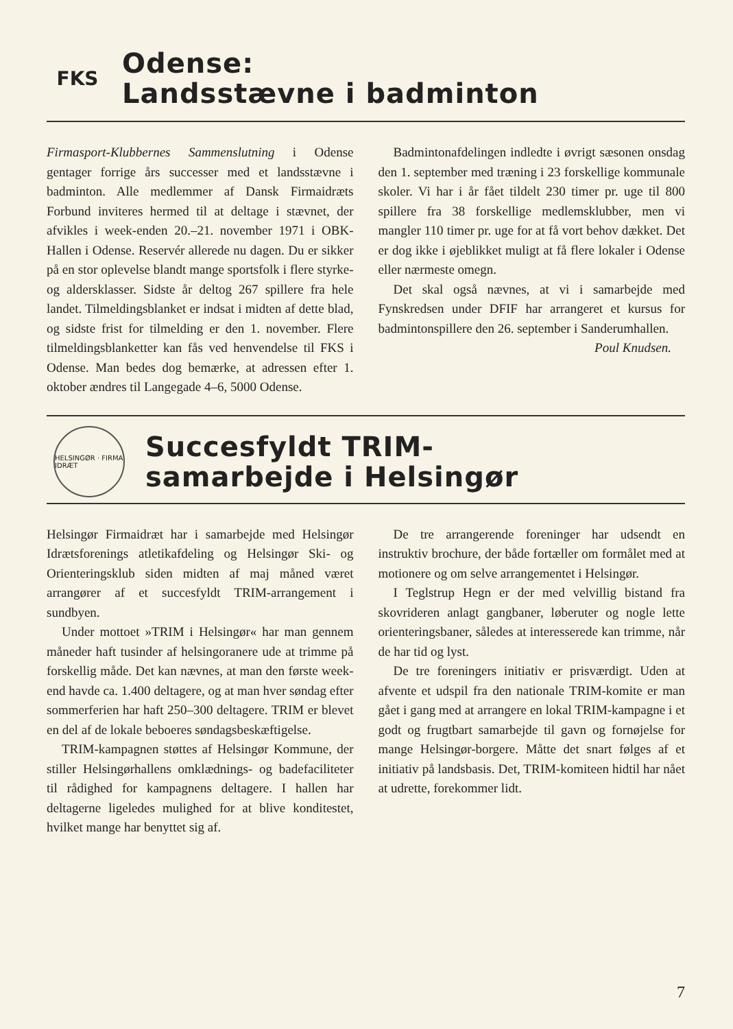FKS
Odense:
Landsstævne i badminton
Firmasport-Klubbernes Sammenslutning i Odense gentager forrige års successer med et landsstævne i badminton. Alle medlemmer af Dansk Firmaidræts Forbund inviteres hermed til at deltage i stævnet, der afvikles i week-enden 20.–21. november 1971 i OBK-Hallen i Odense. Reservér allerede nu dagen. Du er sikker på en stor oplevelse blandt mange sportsfolk i flere styrke- og aldersklasser. Sidste år deltog 267 spillere fra hele landet. Tilmeldingsblanket er indsat i midten af dette blad, og sidste frist for tilmelding er den 1. november. Flere tilmeldingsblanketter kan fås ved henvendelse til FKS i Odense. Man bedes dog bemærke, at adressen efter 1. oktober ændres til Langegade 4–6, 5000 Odense.
Badmintonafdelingen indledte i øvrigt sæsonen onsdag den 1. september med træning i 23 forskellige kommunale skoler. Vi har i år fået tildelt 230 timer pr. uge til 800 spillere fra 38 forskellige medlemsklubber, men vi mangler 110 timer pr. uge for at få vort behov dækket. Det er dog ikke i øjeblikket muligt at få flere lokaler i Odense eller nærmeste omegn.
Det skal også nævnes, at vi i samarbejde med Fynskredsen under DFIF har arrangeret et kursus for badmintonspillere den 26. september i Sanderumhallen.
Poul Knudsen.
HELSINGØR · FIRMA IDRÆT
Succesfyldt TRIM-
samarbejde i Helsingør
Helsingør Firmaidræt har i samarbejde med Helsingør Idrætsforenings atletikafdeling og Helsingør Ski- og Orienteringsklub siden midten af maj måned været arrangører af et succesfyldt TRIM-arrangement i sundbyen.
Under mottoet »TRIM i Helsingør« har man gennem måneder haft tusinder af helsingoranere ude at trimme på forskellig måde. Det kan nævnes, at man den første week-end havde ca. 1.400 deltagere, og at man hver søndag efter sommerferien har haft 250–300 deltagere. TRIM er blevet en del af de lokale beboeres søndagsbeskæftigelse.
TRIM-kampagnen støttes af Helsingør Kommune, der stiller Helsingørhallens omklædnings- og badefaciliteter til rådighed for kampagnens deltagere. I hallen har deltagerne ligeledes mulighed for at blive konditestet, hvilket mange har benyttet sig af.
De tre arrangerende foreninger har udsendt en instruktiv brochure, der både fortæller om formålet med at motionere og om selve arrangementet i Helsingør.
I Teglstrup Hegn er der med velvillig bistand fra skovrideren anlagt gangbaner, løberuter og nogle lette orienteringsbaner, således at interesserede kan trimme, når de har tid og lyst.
De tre foreningers initiativ er prisværdigt. Uden at afvente et udspil fra den nationale TRIM-komite er man gået i gang med at arrangere en lokal TRIM-kampagne i et godt og frugtbart samarbejde til gavn og fornøjelse for mange Helsingør-borgere. Måtte det snart følges af et initiativ på landsbasis. Det, TRIM-komiteen hidtil har nået at udrette, forekommer lidt.
7